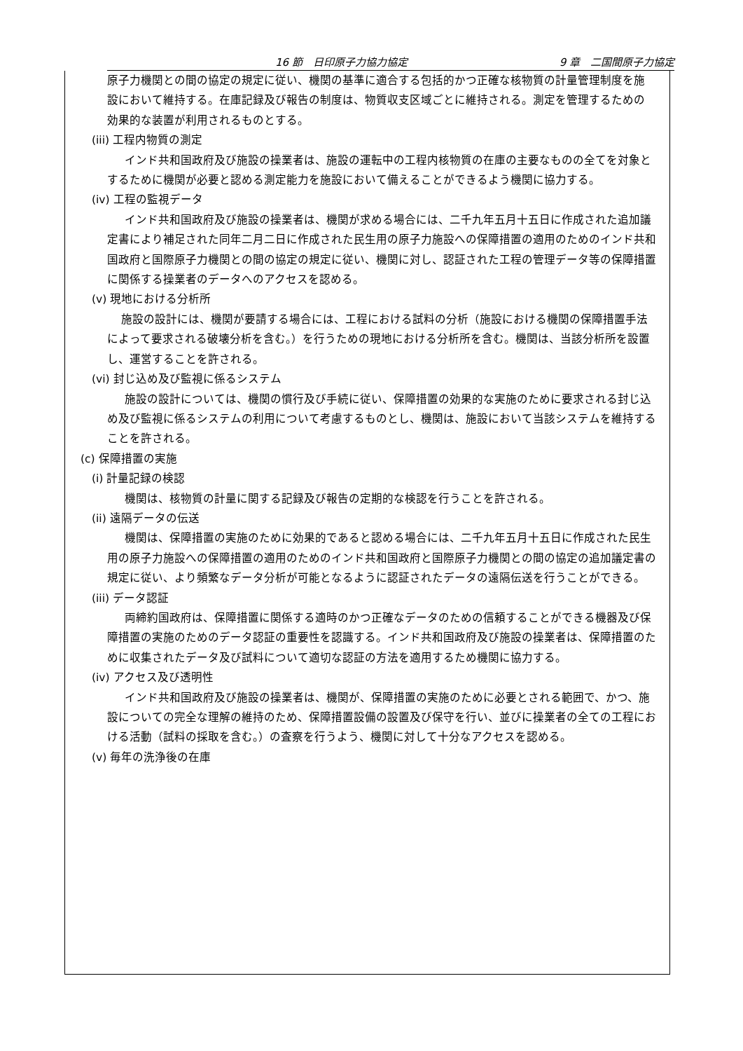16 節　日印原子力協力協定 9 章　二国間原子力協定
原子力機関との間の協定の規定に従い、機関の基準に適合する包括的かつ正確な核物質の計量管理制度を施設において維持する。在庫記録及び報告の制度は、物質収支区域ごとに維持される。測定を管理するための効果的な装置が利用されるものとする。
(iii) 工程内物質の測定
インド共和国政府及び施設の操業者は、施設の運転中の工程内核物質の在庫の主要なものの全てを対象とするために機関が必要と認める測定能力を施設において備えることができるよう機関に協力する。
(iv) 工程の監視データ
インド共和国政府及び施設の操業者は、機関が求める場合には、二千九年五月十五日に作成された追加議定書により補足された同年二月二日に作成された民生用の原子力施設への保障措置の適用のためのインド共和国政府と国際原子力機関との間の協定の規定に従い、機関に対し、認証された工程の管理データ等の保障措置に関係する操業者のデータへのアクセスを認める。
(v) 現地における分析所
施設の設計には、機関が要請する場合には、工程における試料の分析（施設における機関の保障措置手法によって要求される破壊分析を含む。）を行うための現地における分析所を含む。機関は、当該分析所を設置し、運営することを許される。
(vi) 封じ込め及び監視に係るシステム
施設の設計については、機関の慣行及び手続に従い、保障措置の効果的な実施のために要求される封じ込め及び監視に係るシステムの利用について考慮するものとし、機関は、施設において当該システムを維持することを許される。
(c) 保障措置の実施
(i) 計量記録の検認
機関は、核物質の計量に関する記録及び報告の定期的な検認を行うことを許される。
(ii) 遠隔データの伝送
機関は、保障措置の実施のために効果的であると認める場合には、二千九年五月十五日に作成された民生用の原子力施設への保障措置の適用のためのインド共和国政府と国際原子力機関との間の協定の追加議定書の規定に従い、より頻繁なデータ分析が可能となるように認証されたデータの遠隔伝送を行うことができる。
(iii) データ認証
両締約国政府は、保障措置に関係する適時のかつ正確なデータのための信頼することができる機器及び保障措置の実施のためのデータ認証の重要性を認識する。インド共和国政府及び施設の操業者は、保障措置のために収集されたデータ及び試料について適切な認証の方法を適用するため機関に協力する。
(iv) アクセス及び透明性
インド共和国政府及び施設の操業者は、機関が、保障措置の実施のために必要とされる範囲で、かつ、施設についての完全な理解の維持のため、保障措置設備の設置及び保守を行い、並びに操業者の全ての工程における活動（試料の採取を含む。）の査察を行うよう、機関に対して十分なアクセスを認める。
(v) 毎年の洗浄後の在庫